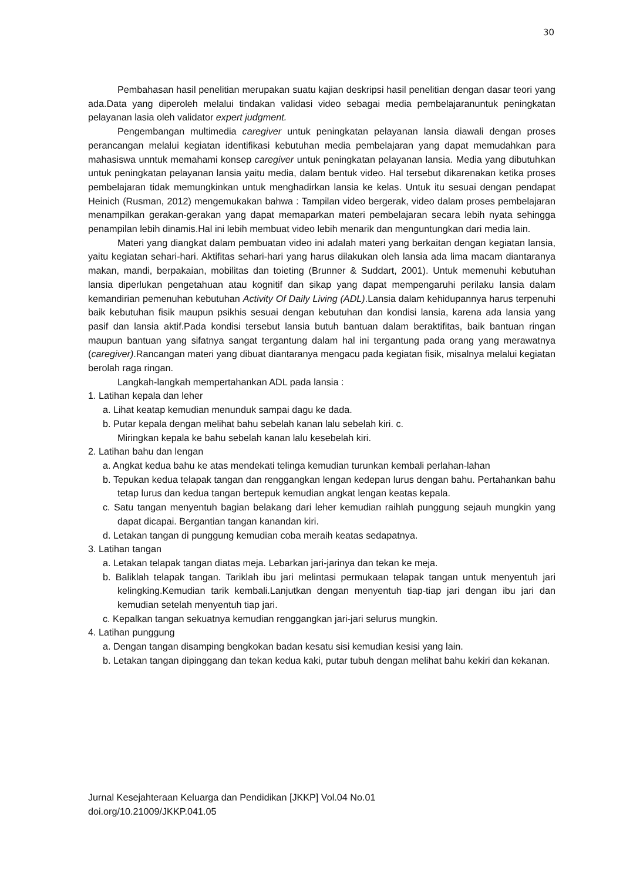30
Pembahasan hasil penelitian merupakan suatu kajian deskripsi hasil penelitian dengan dasar teori yang ada.Data yang diperoleh melalui tindakan validasi video sebagai media pembelajaranuntuk peningkatan pelayanan lasia oleh validator expert judgment.
Pengembangan multimedia caregiver untuk peningkatan pelayanan lansia diawali dengan proses perancangan melalui kegiatan identifikasi kebutuhan media pembelajaran yang dapat memudahkan para mahasiswa unntuk memahami konsep caregiver untuk peningkatan pelayanan lansia. Media yang dibutuhkan untuk peningkatan pelayanan lansia yaitu media, dalam bentuk video. Hal tersebut dikarenakan ketika proses pembelajaran tidak memungkinkan untuk menghadirkan lansia ke kelas. Untuk itu sesuai dengan pendapat Heinich (Rusman, 2012) mengemukakan bahwa : Tampilan video bergerak, video dalam proses pembelajaran menampilkan gerakan-gerakan yang dapat memaparkan materi pembelajaran secara lebih nyata sehingga penampilan lebih dinamis.Hal ini lebih membuat video lebih menarik dan menguntungkan dari media lain.
Materi yang diangkat dalam pembuatan video ini adalah materi yang berkaitan dengan kegiatan lansia, yaitu kegiatan sehari-hari. Aktifitas sehari-hari yang harus dilakukan oleh lansia ada lima macam diantaranya makan, mandi, berpakaian, mobilitas dan toieting (Brunner & Suddart, 2001). Untuk memenuhi kebutuhan lansia diperlukan pengetahuan atau kognitif dan sikap yang dapat mempengaruhi perilaku lansia dalam kemandirian pemenuhan kebutuhan Activity Of Daily Living (ADL).Lansia dalam kehidupannya harus terpenuhi baik kebutuhan fisik maupun psikhis sesuai dengan kebutuhan dan kondisi lansia, karena ada lansia yang pasif dan lansia aktif.Pada kondisi tersebut lansia butuh bantuan dalam beraktifitas, baik bantuan ringan maupun bantuan yang sifatnya sangat tergantung dalam hal ini tergantung pada orang yang merawatnya (caregiver).Rancangan materi yang dibuat diantaranya mengacu pada kegiatan fisik, misalnya melalui kegiatan berolah raga ringan.
Langkah-langkah mempertahankan ADL pada lansia :
1. Latihan kepala dan leher
a. Lihat keatap kemudian menunduk sampai dagu ke dada.
b. Putar kepala dengan melihat bahu sebelah kanan lalu sebelah kiri. c.
Miringkan kepala ke bahu sebelah kanan lalu kesebelah kiri.
2. Latihan bahu dan lengan
a. Angkat kedua bahu ke atas mendekati telinga kemudian turunkan kembali perlahan-lahan
b. Tepukan kedua telapak tangan dan renggangkan lengan kedepan lurus dengan bahu. Pertahankan bahu tetap lurus dan kedua tangan bertepuk kemudian angkat lengan keatas kepala.
c. Satu tangan menyentuh bagian belakang dari leher kemudian raihlah punggung sejauh mungkin yang dapat dicapai. Bergantian tangan kanandan kiri.
d. Letakan tangan di punggung kemudian coba meraih keatas sedapatnya.
3. Latihan tangan
a. Letakan telapak tangan diatas meja. Lebarkan jari-jarinya dan tekan ke meja.
b. Baliklah telapak tangan. Tariklah ibu jari melintasi permukaan telapak tangan untuk menyentuh jari kelingking.Kemudian tarik kembali.Lanjutkan dengan menyentuh tiap-tiap jari dengan ibu jari dan kemudian setelah menyentuh tiap jari.
c. Kepalkan tangan sekuatnya kemudian renggangkan jari-jari selurus mungkin.
4. Latihan punggung
a. Dengan tangan disamping bengkokan badan kesatu sisi kemudian kesisi yang lain.
b. Letakan tangan dipinggang dan tekan kedua kaki, putar tubuh dengan melihat bahu kekiri dan kekanan.
Jurnal Kesejahteraan Keluarga dan Pendidikan [JKKP] Vol.04 No.01
doi.org/10.21009/JKKP.041.05